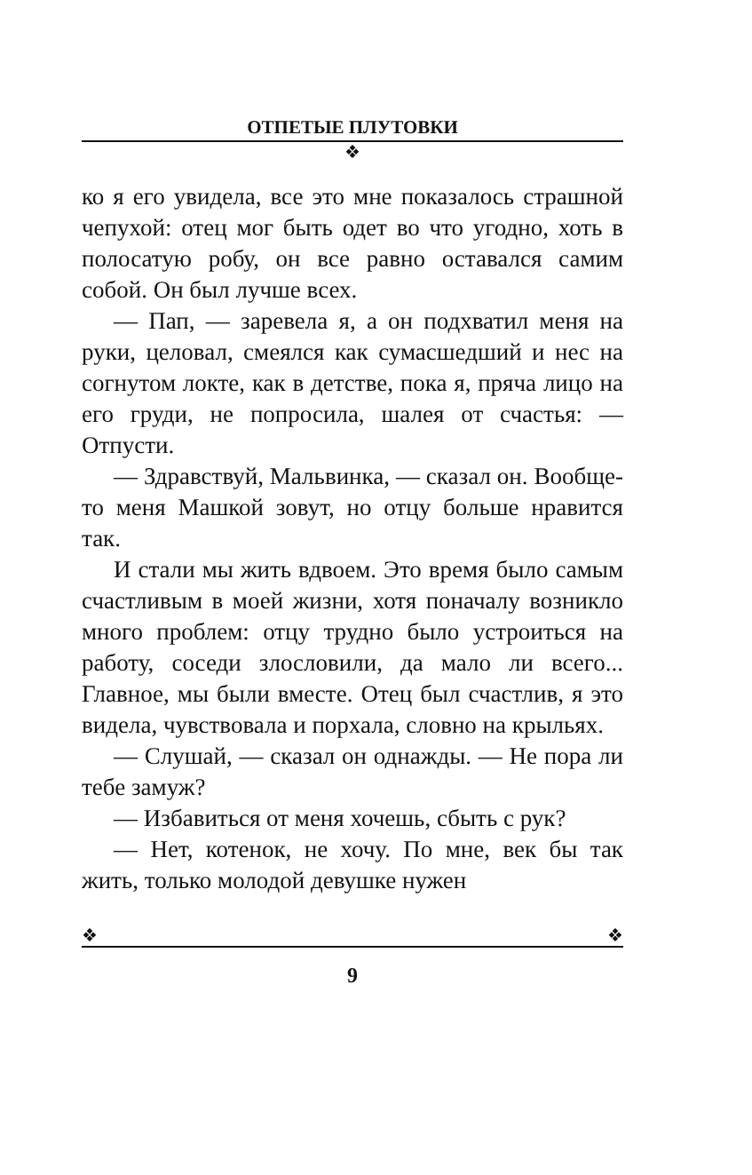ОТПЕТЫЕ ПЛУТОВКИ
❖
ко я его увидела, все это мне показалось страшной чепухой: отец мог быть одет во что угодно, хоть в полосатую робу, он все равно оставался самим собой. Он был лучше всех.
— Пап, — заревела я, а он подхватил меня на руки, целовал, смеялся как сумасшедший и нес на согнутом локте, как в детстве, пока я, пряча лицо на его груди, не попросила, шалея от счастья: — Отпусти.
— Здравствуй, Мальвинка, — сказал он. Вообще-то меня Машкой зовут, но отцу больше нравится так.
И стали мы жить вдвоем. Это время было самым счастливым в моей жизни, хотя поначалу возникло много проблем: отцу трудно было устроиться на работу, соседи злословили, да мало ли всего... Главное, мы были вместе. Отец был счастлив, я это видела, чувствовала и порхала, словно на крыльях.
— Слушай, — сказал он однажды. — Не пора ли тебе замуж?
— Избавиться от меня хочешь, сбыть с рук?
— Нет, котенок, не хочу. По мне, век бы так жить, только молодой девушке нужен
❖ ❖
9